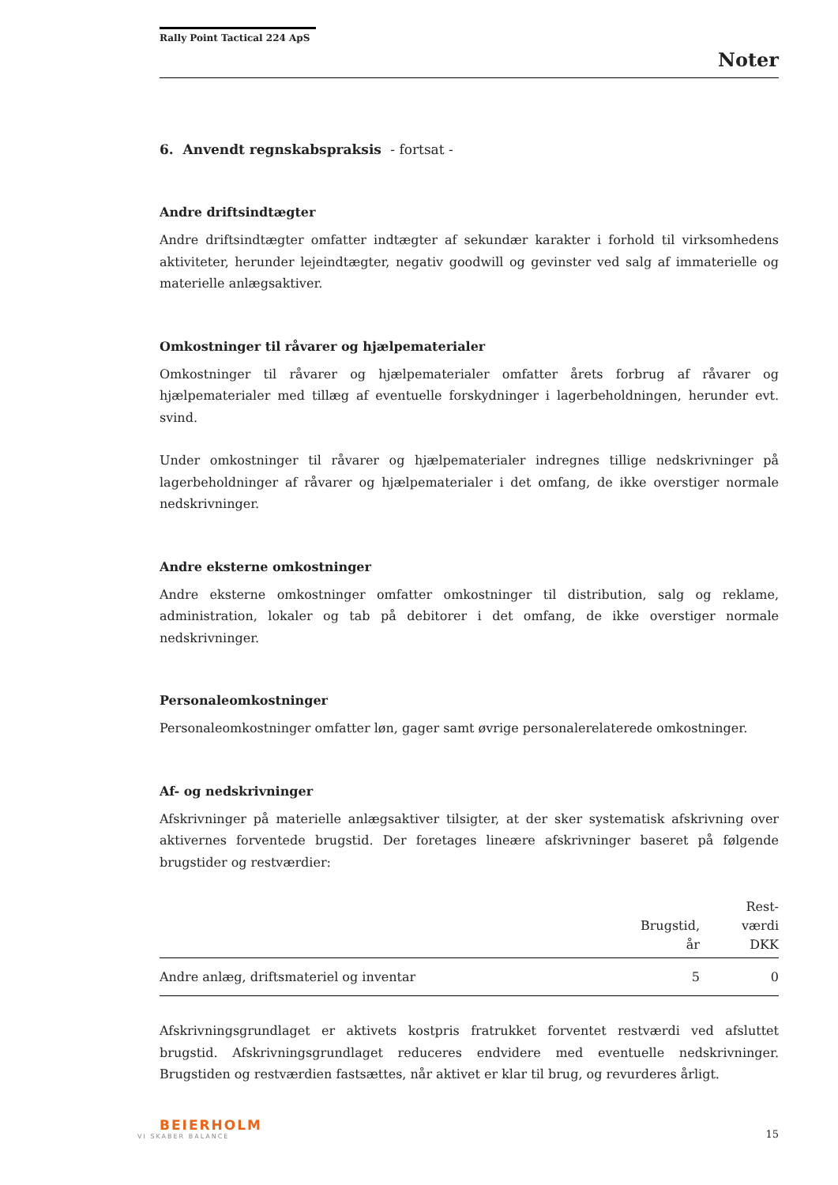Rally Point Tactical 224 ApS
Noter
6. Anvendt regnskabspraksis - fortsat -
Andre driftsindtægter
Andre driftsindtægter omfatter indtægter af sekundær karakter i forhold til virksomhedens aktiviteter, herunder lejeindtægter, negativ goodwill og gevinster ved salg af immaterielle og materielle anlægsaktiver.
Omkostninger til råvarer og hjælpematerialer
Omkostninger til råvarer og hjælpematerialer omfatter årets forbrug af råvarer og hjælpematerialer med tillæg af eventuelle forskydninger i lagerbeholdningen, herunder evt. svind.
Under omkostninger til råvarer og hjælpematerialer indregnes tillige nedskrivninger på lagerbeholdninger af råvarer og hjælpematerialer i det omfang, de ikke overstiger normale nedskrivninger.
Andre eksterne omkostninger
Andre eksterne omkostninger omfatter omkostninger til distribution, salg og reklame, administration, lokaler og tab på debitorer i det omfang, de ikke overstiger normale nedskrivninger.
Personaleomkostninger
Personaleomkostninger omfatter løn, gager samt øvrige personalerelaterede omkostninger.
Af- og nedskrivninger
Afskrivninger på materielle anlægsaktiver tilsigter, at der sker systematisk afskrivning over aktivernes forventede brugstid. Der foretages lineære afskrivninger baseret på følgende brugstider og restværdier:
| | Brugstid, år | Rest- værdi DKK |
| --- | --- | --- |
| Andre anlæg, driftsmateriel og inventar | 5 | 0 |
Afskrivningsgrundlaget er aktivets kostpris fratrukket forventet restværdi ved afsluttet brugstid. Afskrivningsgrundlaget reduceres endvidere med eventuelle nedskrivninger. Brugstiden og restværdien fastsættes, når aktivet er klar til brug, og revurderes årligt.
BEIERHOLM
VI SKABER BALANCE
15